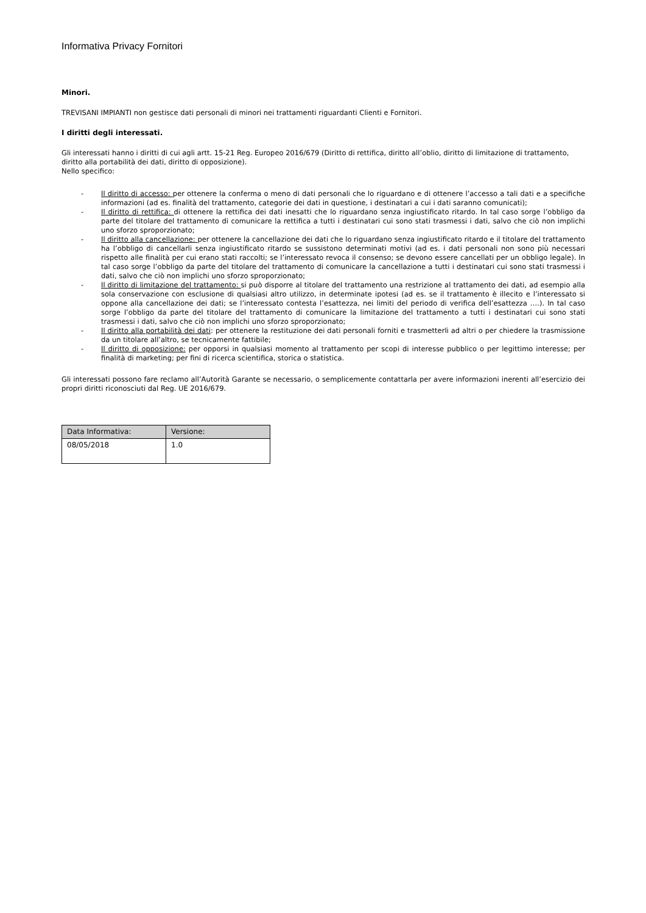Informativa Privacy Fornitori
Minori.
TREVISANI IMPIANTI non gestisce dati personali di minori nei trattamenti riguardanti Clienti e Fornitori.
I diritti degli interessati.
Gli interessati hanno i diritti di cui agli artt. 15-21 Reg. Europeo 2016/679 (Diritto di rettifica, diritto all’oblio, diritto di limitazione di trattamento, diritto alla portabilità dei dati, diritto di opposizione).
Nello specifico:
- Il diritto di accesso: per ottenere la conferma o meno di dati personali che lo riguardano e di ottenere l’accesso a tali dati e a specifiche informazioni (ad es. finalità del trattamento, categorie dei dati in questione, i destinatari a cui i dati saranno comunicati);
- Il diritto di rettifica: di ottenere la rettifica dei dati inesatti che lo riguardano senza ingiustificato ritardo. In tal caso sorge l’obbligo da parte del titolare del trattamento di comunicare la rettifica a tutti i destinatari cui sono stati trasmessi i dati, salvo che ciò non implichi uno sforzo sproporzionato;
- Il diritto alla cancellazione: per ottenere la cancellazione dei dati che lo riguardano senza ingiustificato ritardo e il titolare del trattamento ha l’obbligo di cancellarli senza ingiustificato ritardo se sussistono determinati motivi (ad es. i dati personali non sono più necessari rispetto alle finalità per cui erano stati raccolti; se l’interessato revoca il consenso; se devono essere cancellati per un obbligo legale). In tal caso sorge l’obbligo da parte del titolare del trattamento di comunicare la cancellazione a tutti i destinatari cui sono stati trasmessi i dati, salvo che ciò non implichi uno sforzo sproporzionato;
- Il diritto di limitazione del trattamento: si può disporre al titolare del trattamento una restrizione al trattamento dei dati, ad esempio alla sola conservazione con esclusione di qualsiasi altro utilizzo, in determinate ipotesi (ad es. se il trattamento è illecito e l’interessato si oppone alla cancellazione dei dati; se l’interessato contesta l’esattezza, nei limiti del periodo di verifica dell’esattezza ….). In tal caso sorge l’obbligo da parte del titolare del trattamento di comunicare la limitazione del trattamento a tutti i destinatari cui sono stati trasmessi i dati, salvo che ciò non implichi uno sforzo sproporzionato;
- Il diritto alla portabilità dei dati: per ottenere la restituzione dei dati personali forniti e trasmetterli ad altri o per chiedere la trasmissione da un titolare all’altro, se tecnicamente fattibile;
- Il diritto di opposizione: per opporsi in qualsiasi momento al trattamento per scopi di interesse pubblico o per legittimo interesse; per finalità di marketing; per fini di ricerca scientifica, storica o statistica.
Gli interessati possono fare reclamo all’Autorità Garante se necessario, o semplicemente contattarla per avere informazioni inerenti all’esercizio dei propri diritti riconosciuti dal Reg. UE 2016/679.
| Data Informativa: | Versione: |
| --- | --- |
| 08/05/2018 | 1.0 |